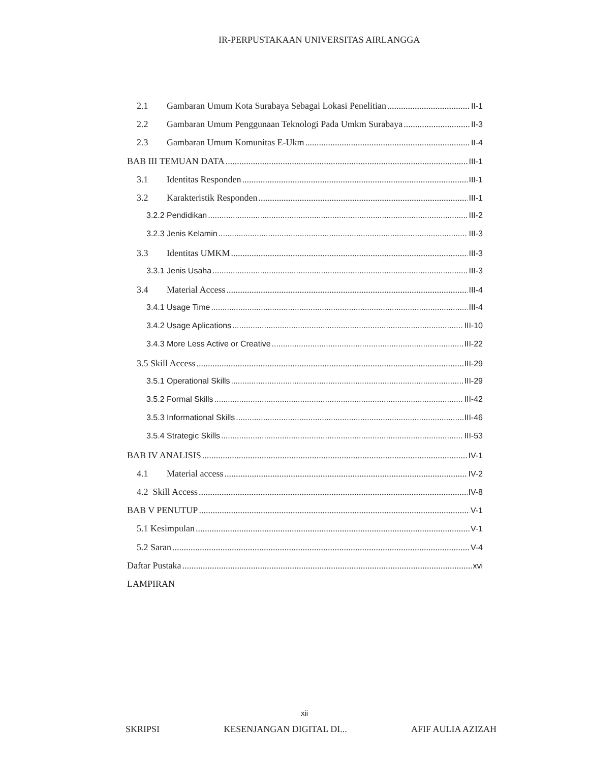IR-PERPUSTAKAAN UNIVERSITAS AIRLANGGA
2.1 Gambaran Umum Kota Surabaya Sebagai Lokasi Penelitian II-1
2.2 Gambaran Umum Penggunaan Teknologi Pada Umkm Surabaya II-3
2.3 Gambaran Umum Komunitas E-Ukm II-4
BAB III TEMUAN DATA III-1
3.1 Identitas Responden III-1
3.2 Karakteristik Responden III-1
3.2.2 Pendidikan III-2
3.2.3 Jenis Kelamin III-3
3.3 Identitas UMKM III-3
3.3.1 Jenis Usaha III-3
3.4 Material Access III-4
3.4.1 Usage Time III-4
3.4.2 Usage Aplications III-10
3.4.3 More Less Active or Creative III-22
3.5 Skill Access III-29
3.5.1 Operational Skills III-29
3.5.2 Formal Skills III-42
3.5.3 Informational Skills III-46
3.5.4 Strategic Skills III-53
BAB IV ANALISIS IV-1
4.1 Material access IV-2
4.2 Skill Access IV-8
BAB V PENUTUP V-1
5.1 Kesimpulan V-1
5.2 Saran V-4
Daftar Pustaka xvi
LAMPIRAN
xii
SKRIPSI KESENJANGAN DIGITAL DI... AFIF AULIA AZIZAH